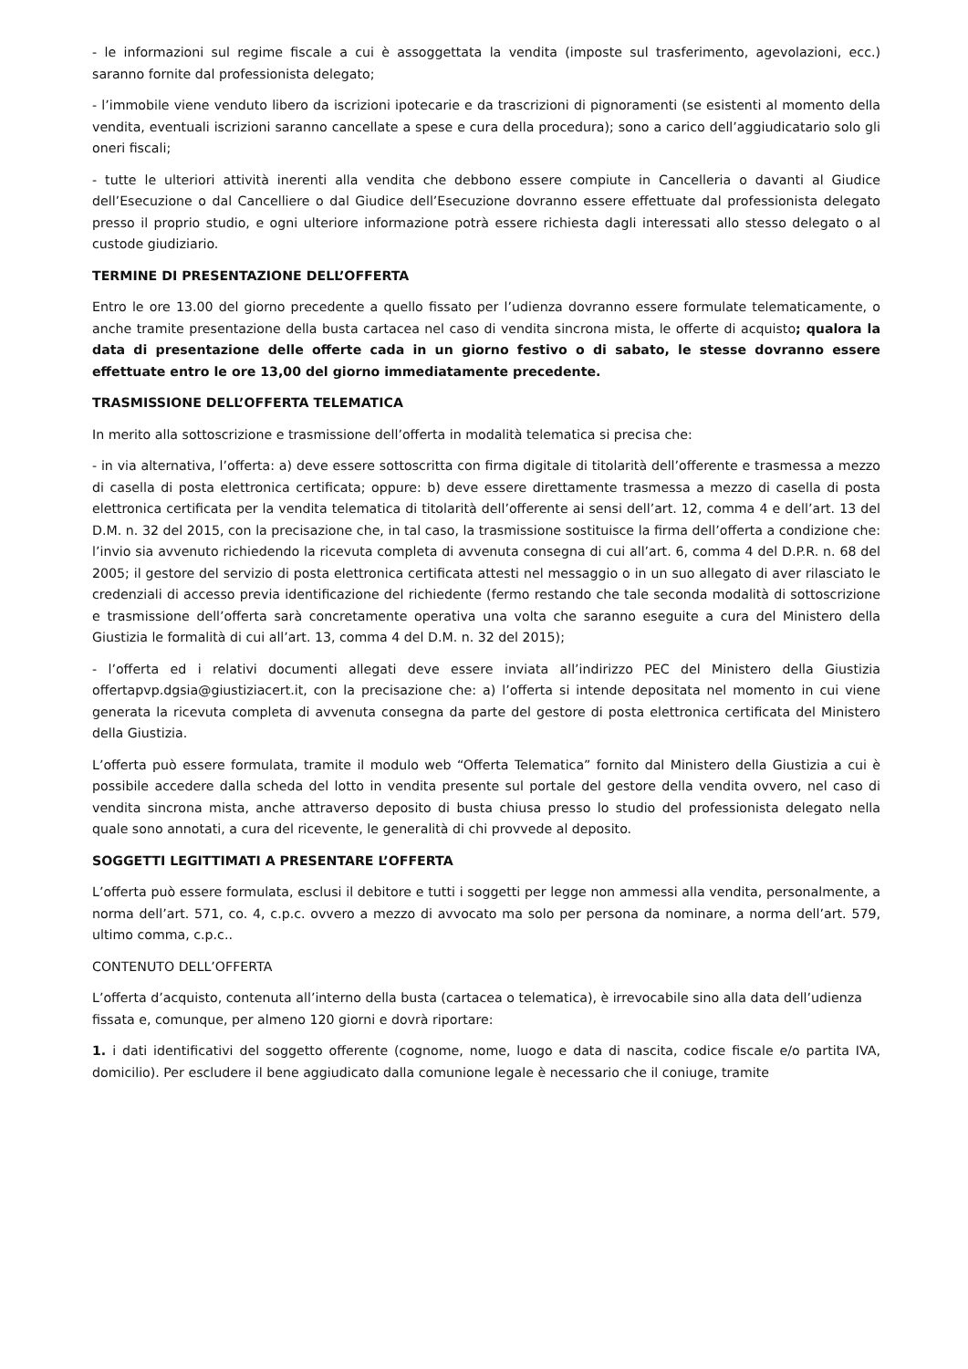- le informazioni sul regime fiscale a cui è assoggettata la vendita (imposte sul trasferimento, agevolazioni, ecc.) saranno fornite dal professionista delegato;
- l’immobile viene venduto libero da iscrizioni ipotecarie e da trascrizioni di pignoramenti (se esistenti al momento della vendita, eventuali iscrizioni saranno cancellate a spese e cura della procedura); sono a carico dell’aggiudicatario solo gli oneri fiscali;
- tutte le ulteriori attività inerenti alla vendita che debbono essere compiute in Cancelleria o davanti al Giudice dell’Esecuzione o dal Cancelliere o dal Giudice dell’Esecuzione dovranno essere effettuate dal professionista delegato presso il proprio studio, e ogni ulteriore informazione potrà essere richiesta dagli interessati allo stesso delegato o al custode giudiziario.
TERMINE DI PRESENTAZIONE DELL’OFFERTA
Entro le ore 13.00 del giorno precedente a quello fissato per l’udienza dovranno essere formulate telematicamente, o anche tramite presentazione della busta cartacea nel caso di vendita sincrona mista, le offerte di acquisto; qualora la data di presentazione delle offerte cada in un giorno festivo o di sabato, le stesse dovranno essere effettuate entro le ore 13,00 del giorno immediatamente precedente.
TRASMISSIONE DELL’OFFERTA TELEMATICA
In merito alla sottoscrizione e trasmissione dell’offerta in modalità telematica si precisa che:
- in via alternativa, l’offerta: a) deve essere sottoscritta con firma digitale di titolarità dell’offerente e trasmessa a mezzo di casella di posta elettronica certificata; oppure: b) deve essere direttamente trasmessa a mezzo di casella di posta elettronica certificata per la vendita telematica di titolarità dell’offerente ai sensi dell’art. 12, comma 4 e dell’art. 13 del D.M. n. 32 del 2015, con la precisazione che, in tal caso, la trasmissione sostituisce la firma dell’offerta a condizione che: l’invio sia avvenuto richiedendo la ricevuta completa di avvenuta consegna di cui all’art. 6, comma 4 del D.P.R. n. 68 del 2005; il gestore del servizio di posta elettronica certificata attesti nel messaggio o in un suo allegato di aver rilasciato le credenziali di accesso previa identificazione del richiedente (fermo restando che tale seconda modalità di sottoscrizione e trasmissione dell’offerta sarà concretamente operativa una volta che saranno eseguite a cura del Ministero della Giustizia le formalità di cui all’art. 13, comma 4 del D.M. n. 32 del 2015);
- l’offerta ed i relativi documenti allegati deve essere inviata all’indirizzo PEC del Ministero della Giustizia offertapvp.dgsia@giustiziacert.it, con la precisazione che: a) l’offerta si intende depositata nel momento in cui viene generata la ricevuta completa di avvenuta consegna da parte del gestore di posta elettronica certificata del Ministero della Giustizia.
L’offerta può essere formulata, tramite il modulo web “Offerta Telematica” fornito dal Ministero della Giustizia a cui è possibile accedere dalla scheda del lotto in vendita presente sul portale del gestore della vendita ovvero, nel caso di vendita sincrona mista, anche attraverso deposito di busta chiusa presso lo studio del professionista delegato nella quale sono annotati, a cura del ricevente, le generalità di chi provvede al deposito.
SOGGETTI LEGITTIMATI A PRESENTARE L’OFFERTA
L’offerta può essere formulata, esclusi il debitore e tutti i soggetti per legge non ammessi alla vendita, personalmente, a norma dell’art. 571, co. 4, c.p.c. ovvero a mezzo di avvocato ma solo per persona da nominare, a norma dell’art. 579, ultimo comma, c.p.c..
CONTENUTO DELL’OFFERTA
L’offerta d’acquisto, contenuta all’interno della busta (cartacea o telematica), è irrevocabile sino alla data dell’udienza fissata e, comunque, per almeno 120 giorni e dovrà riportare:
1. i dati identificativi del soggetto offerente (cognome, nome, luogo e data di nascita, codice fiscale e/o partita IVA, domicilio). Per escludere il bene aggiudicato dalla comunione legale è necessario che il coniuge, tramite